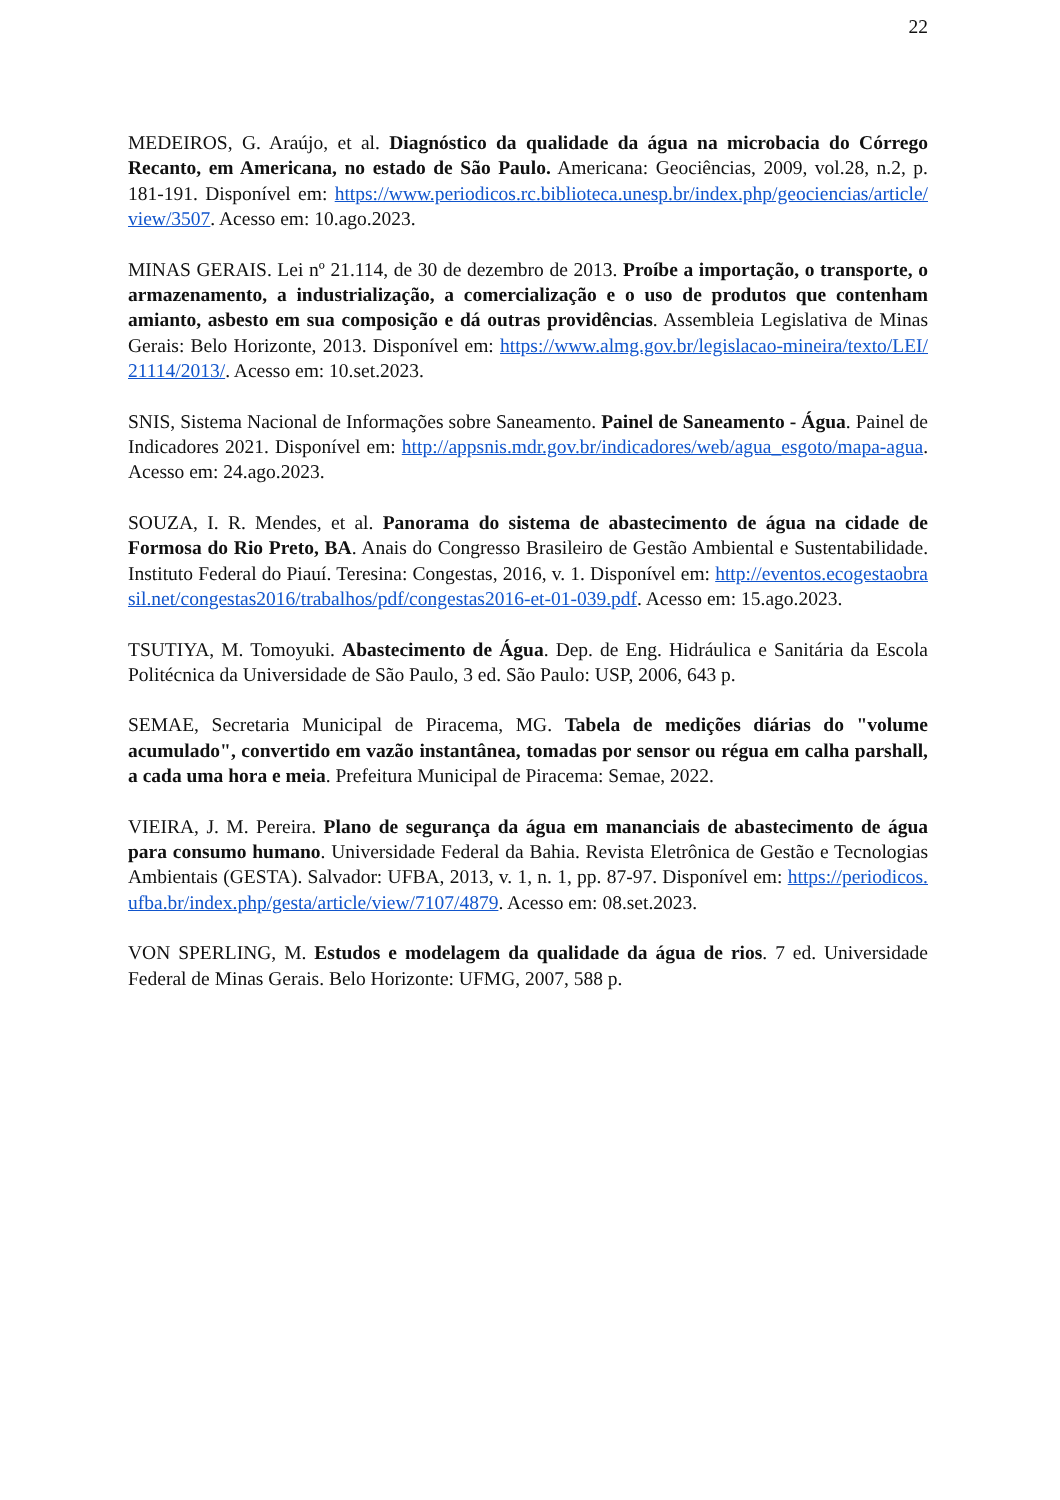22
MEDEIROS, G. Araújo, et al. Diagnóstico da qualidade da água na microbacia do Córrego Recanto, em Americana, no estado de São Paulo. Americana: Geociências, 2009, vol.28, n.2, p. 181-191. Disponível em: https://www.periodicos.rc.biblioteca.unesp.br/index.php/geociencias/article/view/3507. Acesso em: 10.ago.2023.
MINAS GERAIS. Lei nº 21.114, de 30 de dezembro de 2013. Proíbe a importação, o transporte, o armazenamento, a industrialização, a comercialização e o uso de produtos que contenham amianto, asbesto em sua composição e dá outras providências. Assembleia Legislativa de Minas Gerais: Belo Horizonte, 2013. Disponível em: https://www.almg.gov.br/legislacao-mineira/texto/LEI/21114/2013/. Acesso em: 10.set.2023.
SNIS, Sistema Nacional de Informações sobre Saneamento. Painel de Saneamento - Água. Painel de Indicadores 2021. Disponível em: http://appsnis.mdr.gov.br/indicadores/web/agua_esgoto/mapa-agua. Acesso em: 24.ago.2023.
SOUZA, I. R. Mendes, et al. Panorama do sistema de abastecimento de água na cidade de Formosa do Rio Preto, BA. Anais do Congresso Brasileiro de Gestão Ambiental e Sustentabilidade. Instituto Federal do Piauí. Teresina: Congestas, 2016, v. 1. Disponível em: http://eventos.ecogestaobrasil.net/congestas2016/trabalhos/pdf/congestas2016-et-01-039.pdf. Acesso em: 15.ago.2023.
TSUTIYA, M. Tomoyuki. Abastecimento de Água. Dep. de Eng. Hidráulica e Sanitária da Escola Politécnica da Universidade de São Paulo, 3 ed. São Paulo: USP, 2006, 643 p.
SEMAE, Secretaria Municipal de Piracema, MG. Tabela de medições diárias do "volume acumulado", convertido em vazão instantânea, tomadas por sensor ou régua em calha parshall, a cada uma hora e meia. Prefeitura Municipal de Piracema: Semae, 2022.
VIEIRA, J. M. Pereira. Plano de segurança da água em mananciais de abastecimento de água para consumo humano. Universidade Federal da Bahia. Revista Eletrônica de Gestão e Tecnologias Ambientais (GESTA). Salvador: UFBA, 2013, v. 1, n. 1, pp. 87-97. Disponível em: https://periodicos.ufba.br/index.php/gesta/article/view/7107/4879. Acesso em: 08.set.2023.
VON SPERLING, M. Estudos e modelagem da qualidade da água de rios. 7 ed. Universidade Federal de Minas Gerais. Belo Horizonte: UFMG, 2007, 588 p.